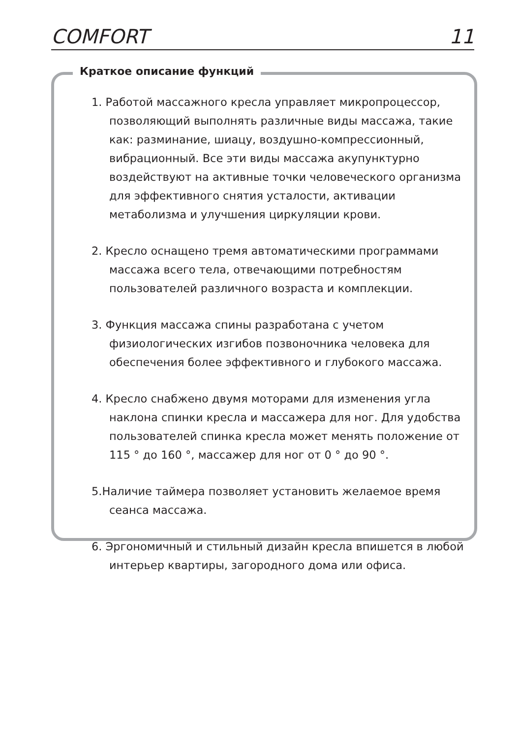COMFORT 11
Краткое описание функций
1. Работой массажного кресла управляет микропроцессор, позволяющий выполнять различные виды массажа, такие как: разминание, шиацу, воздушно-компрессионный, вибрационный. Все эти виды массажа акупунктурно воздействуют на активные точки человеческого организма для эффективного снятия усталости, активации метаболизма и улучшения циркуляции крови.
2. Кресло оснащено тремя автоматическими программами массажа всего тела, отвечающими потребностям пользователей различного возраста и комплекции.
3. Функция массажа спины разработана с учетом физиологических изгибов позвоночника человека для обеспечения более эффективного и глубокого массажа.
4. Кресло снабжено двумя моторами для изменения угла наклона спинки кресла и массажера для ног. Для удобства пользователей спинка кресла может менять положение от 115 ° до 160 °, массажер для ног от 0 ° до 90 °.
5.Наличие таймера позволяет установить желаемое время сеанса массажа.
6. Эргономичный и стильный дизайн кресла впишется в любой интерьер квартиры, загородного дома или офиса.